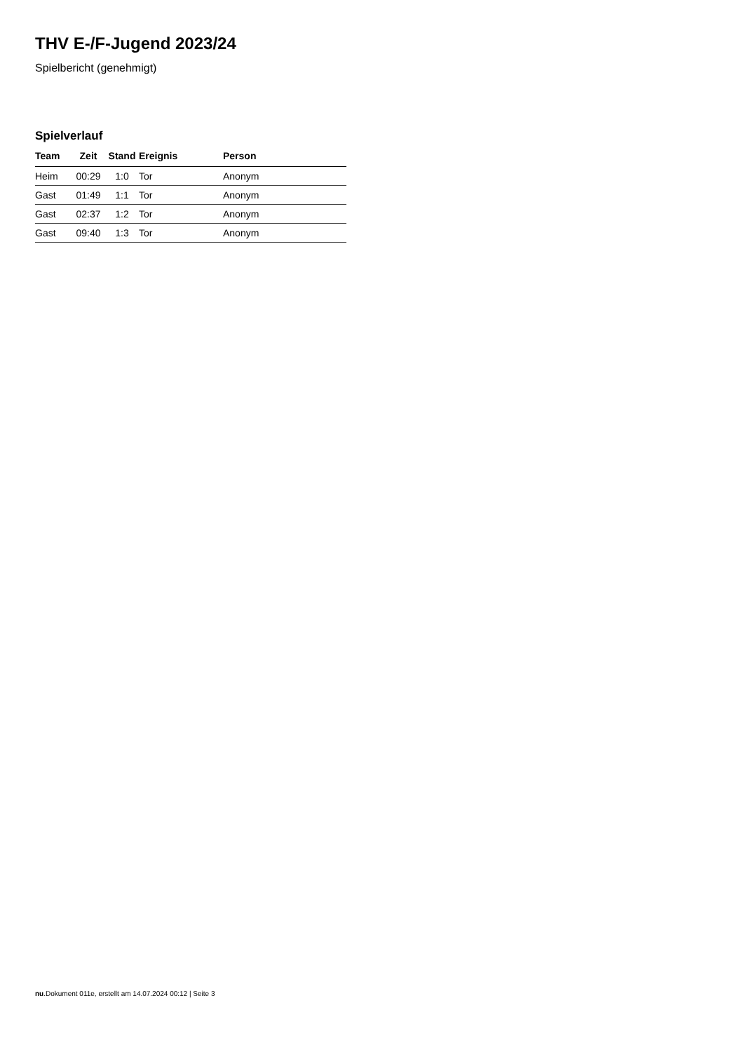THV E-/F-Jugend 2023/24
Spielbericht (genehmigt)
Spielverlauf
| Team | Zeit | Stand | Ereignis | Person |
| --- | --- | --- | --- | --- |
| Heim | 00:29 | 1:0 | Tor | Anonym |
| Gast | 01:49 | 1:1 | Tor | Anonym |
| Gast | 02:37 | 1:2 | Tor | Anonym |
| Gast | 09:40 | 1:3 | Tor | Anonym |
nu.Dokument 011e, erstellt am 14.07.2024 00:12 | Seite 3